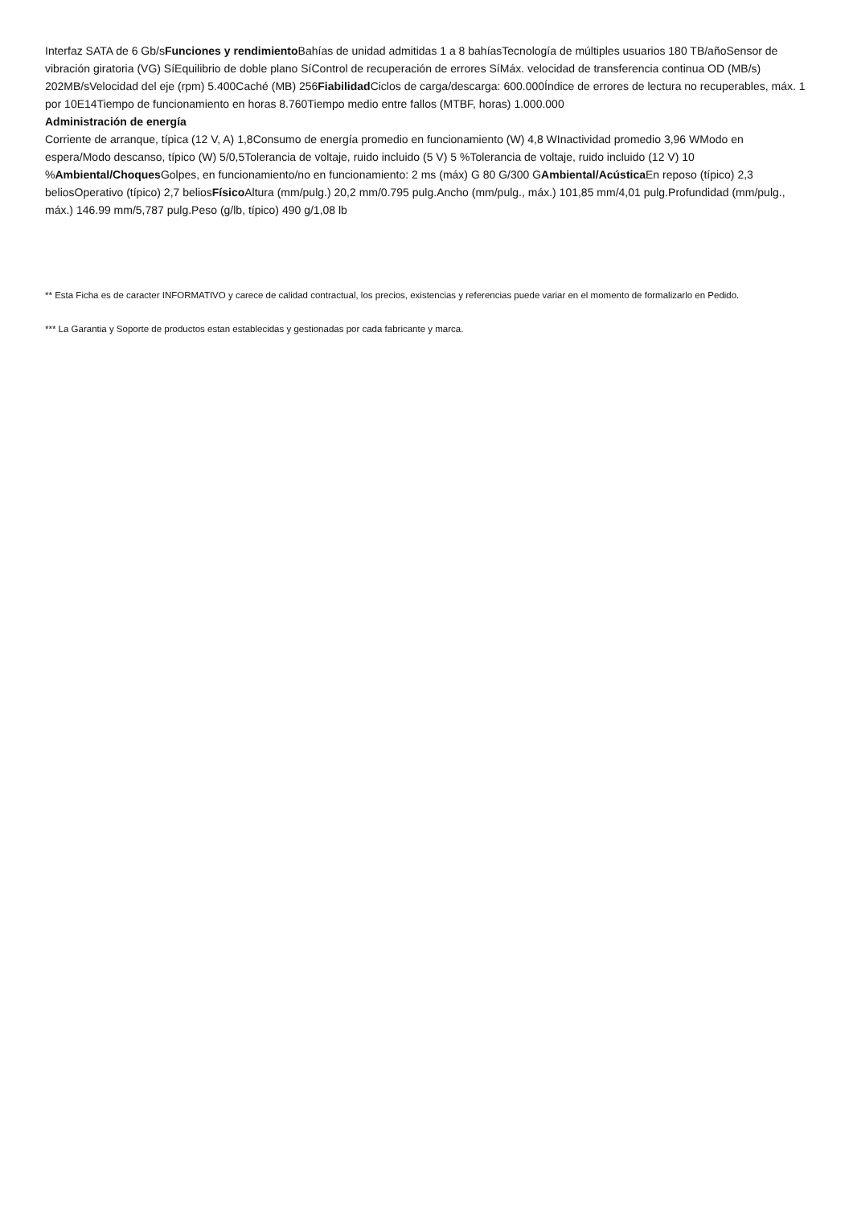Interfaz SATA de 6 Gb/sFunciones y rendimiento Bahías de unidad admitidas 1 a 8 bahíasTecnología de múltiples usuarios 180 TB/añoSensor de vibración giratoria (VG) SíEquilibrio de doble plano SíControl de recuperación de errores SíMáx. velocidad de transferencia continua OD (MB/s) 202MB/sVelocidad del eje (rpm) 5.400Caché (MB) 256Fiabilidad Ciclos de carga/descarga: 600.000Índice de errores de lectura no recuperables, máx. 1 por 10E14Tiempo de funcionamiento en horas 8.760Tiempo medio entre fallos (MTBF, horas) 1.000.000
Administración de energía
Corriente de arranque, típica (12 V, A) 1,8Consumo de energía promedio en funcionamiento (W) 4,8 WInactividad promedio 3,96 WModo en espera/Modo descanso, típico (W) 5/0,5Tolerancia de voltaje, ruido incluido (5 V) 5 %Tolerancia de voltaje, ruido incluido (12 V) 10 %Ambiental/Choques Golpes, en funcionamiento/no en funcionamiento: 2 ms (máx) G 80 G/300 GAmbiental/Acústica En reposo (típico) 2,3 beliosOperativo (típico) 2,7 beliosFísico Altura (mm/pulg.) 20,2 mm/0.795 pulg.Ancho (mm/pulg., máx.) 101,85 mm/4,01 pulg.Profundidad (mm/pulg., máx.) 146.99 mm/5,787 pulg.Peso (g/lb, típico) 490 g/1,08 lb
** Esta Ficha es de caracter INFORMATIVO y carece de calidad contractual, los precios, existencias y referencias puede variar en el momento de formalizarlo en Pedido.
*** La Garantia y Soporte de productos estan establecidas y gestionadas por cada fabricante y marca.